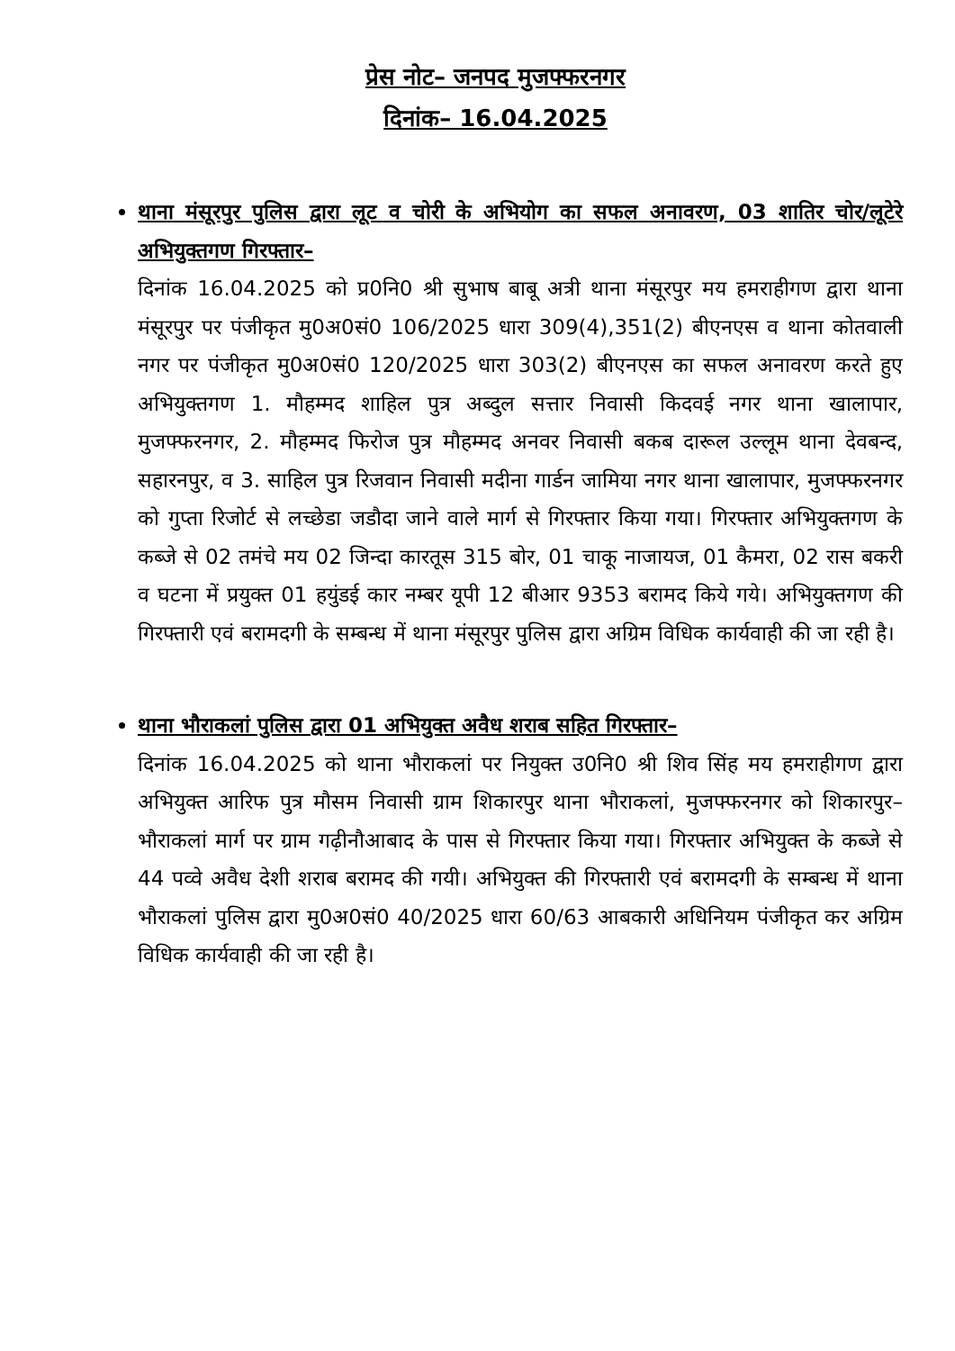प्रेस नोट– जनपद मुजफ्फरनगर
दिनांक– 16.04.2025
थाना मंसूरपुर पुलिस द्वारा लूट व चोरी के अभियोग का सफल अनावरण, 03 शातिर चोर/लूटेरे अभियुक्तगण गिरफ्तार–
दिनांक 16.04.2025 को प्र0नि0 श्री सुभाष बाबू अत्री थाना मंसूरपुर मय हमराहीगण द्वारा थाना मंसूरपुर पर पंजीकृत मु0अ0सं0 106/2025 धारा 309(4),351(2) बीएनएस व थाना कोतवाली नगर पर पंजीकृत मु0अ0सं0 120/2025 धारा 303(2) बीएनएस का सफल अनावरण करते हुए अभियुक्तगण 1. मौहम्मद शाहिल पुत्र अब्दुल सत्तार निवासी किदवई नगर थाना खालापार, मुजफ्फरनगर, 2. मौहम्मद फिरोज पुत्र मौहम्मद अनवर निवासी बकब दारूल उल्लूम थाना देवबन्द, सहारनपुर, व 3. साहिल पुत्र रिजवान निवासी मदीना गार्डन जामिया नगर थाना खालापार, मुजफ्फरनगर को गुप्ता रिजोर्ट से लच्छेडा जडौदा जाने वाले मार्ग से गिरफ्तार किया गया। गिरफ्तार अभियुक्तगण के कब्जे से 02 तमंचे मय 02 जिन्दा कारतूस 315 बोर, 01 चाकू नाजायज, 01 कैमरा, 02 रास बकरी व घटना में प्रयुक्त 01 हयुंडई कार नम्बर यूपी 12 बीआर 9353 बरामद किये गये। अभियुक्तगण की गिरफ्तारी एवं बरामदगी के सम्बन्ध में थाना मंसूरपुर पुलिस द्वारा अग्रिम विधिक कार्यवाही की जा रही है।
थाना भौराकलां पुलिस द्वारा 01 अभियुक्त अवैध शराब सहित गिरफ्तार–
दिनांक 16.04.2025 को थाना भौराकलां पर नियुक्त उ0नि0 श्री शिव सिंह मय हमराहीगण द्वारा अभियुक्त आरिफ पुत्र मौसम निवासी ग्राम शिकारपुर थाना भौराकलां, मुजफ्फरनगर को शिकारपुर–भौराकलां मार्ग पर ग्राम गढ़ीनौआबाद के पास से गिरफ्तार किया गया। गिरफ्तार अभियुक्त के कब्जे से 44 पव्वे अवैध देशी शराब बरामद की गयी। अभियुक्त की गिरफ्तारी एवं बरामदगी के सम्बन्ध में थाना भौराकलां पुलिस द्वारा मु0अ0सं0 40/2025 धारा 60/63 आबकारी अधिनियम पंजीकृत कर अग्रिम विधिक कार्यवाही की जा रही है।